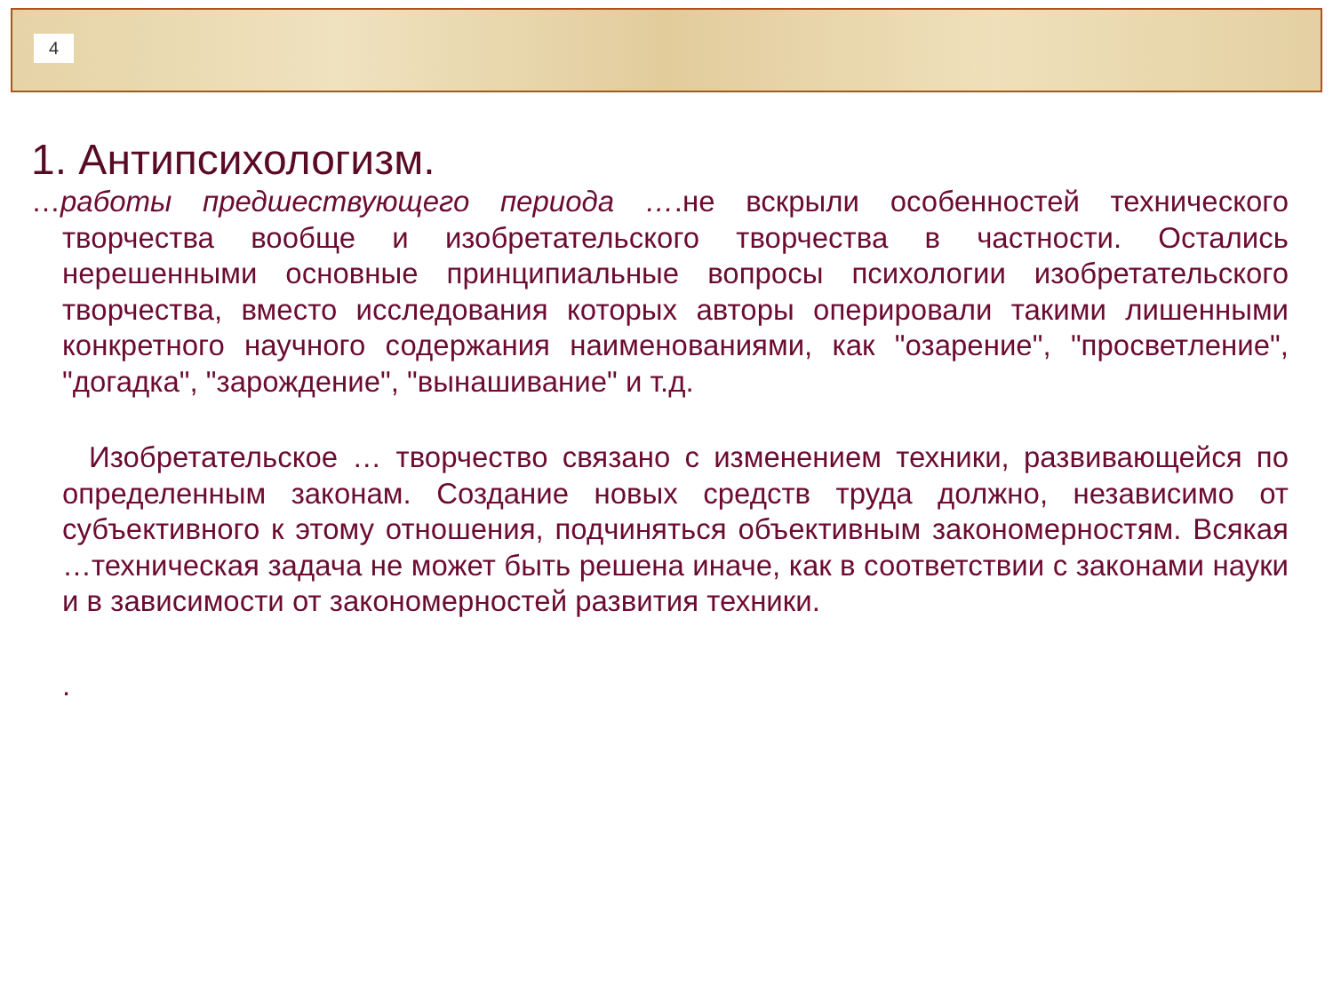4
1. Антипсихологизм.
…работы предшествующего периода ….не вскрыли особенностей технического творчества вообще и изобретательского творчества в частности. Остались нерешенными основные принципиальные вопросы психологии изобретательского творчества, вместо исследования которых авторы оперировали такими лишенными конкретного научного содержания наименованиями, как "озарение", "просветление", "догадка", "зарождение", "вынашивание" и т.д.
Изобретательское … творчество связано с изменением техники, развивающейся по определенным законам. Создание новых средств труда должно, независимо от субъективного к этому отношения, подчиняться объективным закономерностям. Всякая …техническая задача не может быть решена иначе, как в соответствии с законами науки и в зависимости от закономерностей развития техники.
.